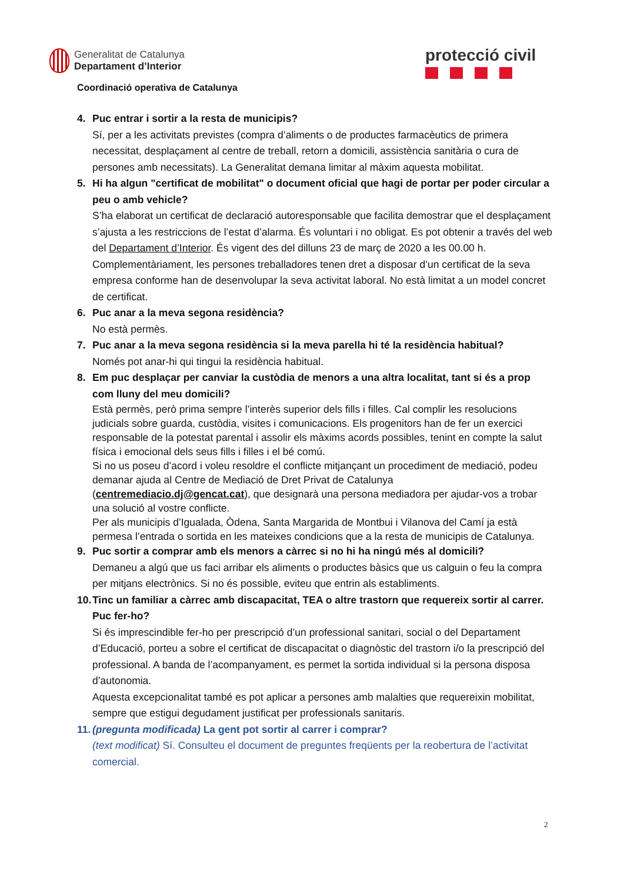Generalitat de Catalunya
Departament d’Interior
protecció civil
Coordinació operativa de Catalunya
4. Puc entrar i sortir a la resta de municipis?
Sí, per a les activitats previstes (compra d’aliments o de productes farmacèutics de primera necessitat, desplaçament al centre de treball, retorn a domicili, assistència sanitària o cura de persones amb necessitats). La Generalitat demana limitar al màxim aquesta mobilitat.
5. Hi ha algun "certificat de mobilitat" o document oficial que hagi de portar per poder circular a peu o amb vehicle?
S’ha elaborat un certificat de declaració autoresponsable que facilita demostrar que el desplaçament s’ajusta a les restriccions de l’estat d’alarma. És voluntari i no obligat. Es pot obtenir a través del web del Departament d’Interior. És vigent des del dilluns 23 de març de 2020 a les 00.00 h. Complementàriament, les persones treballadores tenen dret a disposar d’un certificat de la seva empresa conforme han de desenvolupar la seva activitat laboral. No està limitat a un model concret de certificat.
6. Puc anar a la meva segona residència?
No està permès.
7. Puc anar a la meva segona residència si la meva parella hi té la residència habitual?
Només pot anar-hi qui tingui la residència habitual.
8. Em puc desplaçar per canviar la custòdia de menors a una altra localitat, tant si és a prop com lluny del meu domicili?
Està permès, però prima sempre l’interès superior dels fills i filles. Cal complir les resolucions judicials sobre guarda, custòdia, visites i comunicacions. Els progenitors han de fer un exercici responsable de la potestat parental i assolir els màxims acords possibles, tenint en compte la salut física i emocional dels seus fills i filles i el bé comú.
Si no us poseu d’acord i voleu resoldre el conflicte mitjançant un procediment de mediació, podeu demanar ajuda al Centre de Mediació de Dret Privat de Catalunya (centremediacio.dj@gencat.cat), que designarà una persona mediadora per ajudar-vos a trobar una solució al vostre conflicte.
Per als municipis d’Igualada, Òdena, Santa Margarida de Montbui i Vilanova del Camí ja està permesa l’entrada o sortida en les mateixes condicions que a la resta de municipis de Catalunya.
9. Puc sortir a comprar amb els menors a càrrec si no hi ha ningú més al domicili?
Demaneu a algú que us faci arribar els aliments o productes bàsics que us calguin o feu la compra per mitjans electrònics. Si no és possible, eviteu que entrin als establiments.
10. Tinc un familiar a càrrec amb discapacitat, TEA o altre trastorn que requereix sortir al carrer. Puc fer-ho?
Si és imprescindible fer-ho per prescripció d’un professional sanitari, social o del Departament d’Educació, porteu a sobre el certificat de discapacitat o diagnòstic del trastorn i/o la prescripció del professional. A banda de l’acompanyament, es permet la sortida individual si la persona disposa d’autonomia.
Aquesta excepcionalitat també es pot aplicar a persones amb malalties que requereixin mobilitat, sempre que estigui degudament justificat per professionals sanitaris.
11. (pregunta modificada) La gent pot sortir al carrer i comprar?
(text modificat) Sí. Consulteu el document de preguntes freqüents per la reobertura de l’activitat comercial.
2